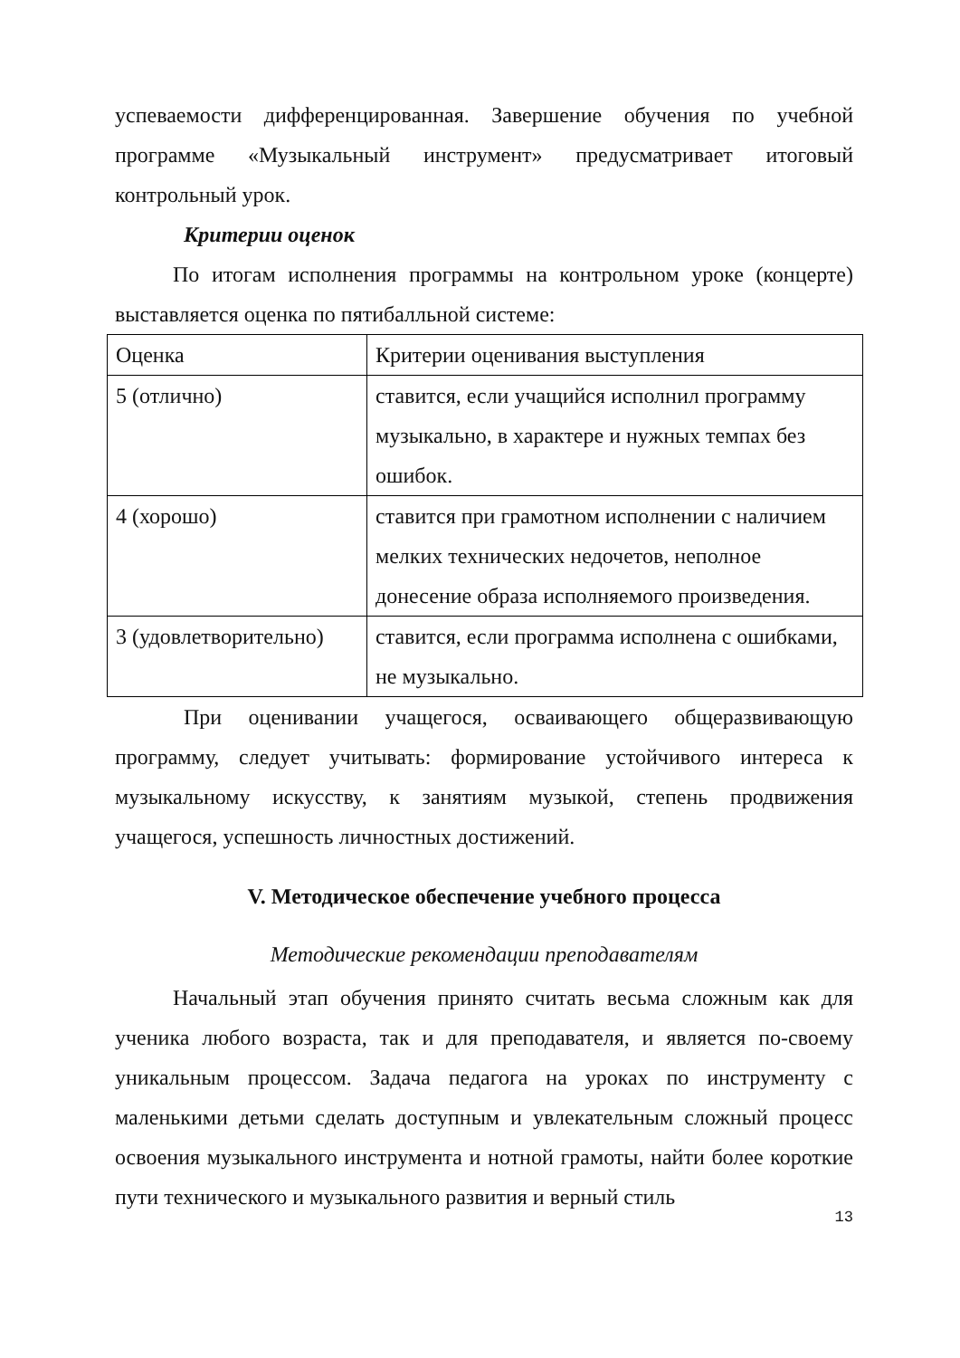успеваемости дифференцированная. Завершение обучения по учебной программе «Музыкальный инструмент» предусматривает итоговый контрольный урок.
Критерии оценок
По итогам исполнения программы на контрольном уроке (концерте) выставляется оценка по пятибалльной системе:
| Оценка | Критерии оценивания выступления |
| 5 (отлично) | ставится, если учащийся исполнил программу музыкально, в характере и нужных темпах без ошибок. |
| 4 (хорошо) | ставится при грамотном исполнении с наличием мелких технических недочетов, неполное донесение образа исполняемого произведения. |
| 3 (удовлетворительно) | ставится, если программа исполнена с ошибками, не музыкально. |
При оценивании учащегося, осваивающего общеразвивающую программу, следует учитывать: формирование устойчивого интереса к музыкальному искусству, к занятиям музыкой, степень продвижения учащегося, успешность личностных достижений.
V. Методическое обеспечение учебного процесса
Методические рекомендации преподавателям
Начальный этап обучения принято считать весьма сложным как для ученика любого возраста, так и для преподавателя, и является по-своему уникальным процессом. Задача педагога на уроках по инструменту с маленькими детьми сделать доступным и увлекательным сложный процесс освоения музыкального инструмента и нотной грамоты, найти более короткие пути технического и музыкального развития и верный стиль
13